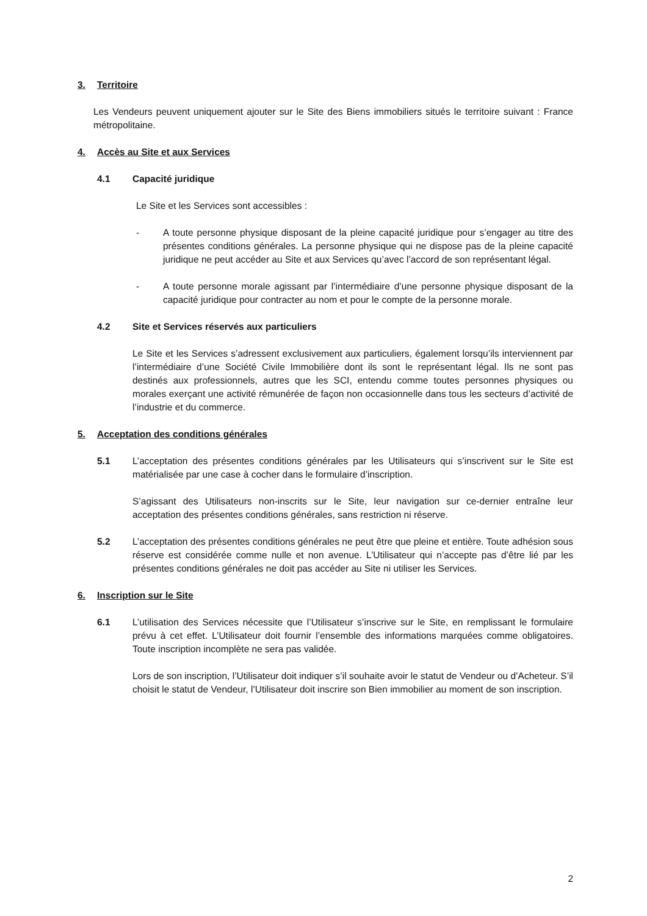3. Territoire
Les Vendeurs peuvent uniquement ajouter sur le Site des Biens immobiliers situés le territoire suivant : France métropolitaine.
4. Accès au Site et aux Services
4.1 Capacité juridique
Le Site et les Services sont accessibles :
- A toute personne physique disposant de la pleine capacité juridique pour s’engager au titre des présentes conditions générales. La personne physique qui ne dispose pas de la pleine capacité juridique ne peut accéder au Site et aux Services qu’avec l’accord de son représentant légal.
- A toute personne morale agissant par l’intermédiaire d’une personne physique disposant de la capacité juridique pour contracter au nom et pour le compte de la personne morale.
4.2 Site et Services réservés aux particuliers
Le Site et les Services s’adressent exclusivement aux particuliers, également lorsqu’ils interviennent par l’intermédiaire d’une Société Civile Immobilière dont ils sont le représentant légal. Ils ne sont pas destinés aux professionnels, autres que les SCI, entendu comme toutes personnes physiques ou morales exerçant une activité rémunérée de façon non occasionnelle dans tous les secteurs d’activité de l’industrie et du commerce.
5. Acceptation des conditions générales
5.1 L’acceptation des présentes conditions générales par les Utilisateurs qui s’inscrivent sur le Site est matérialisée par une case à cocher dans le formulaire d’inscription.
S’agissant des Utilisateurs non-inscrits sur le Site, leur navigation sur ce-dernier entraîne leur acceptation des présentes conditions générales, sans restriction ni réserve.
5.2 L’acceptation des présentes conditions générales ne peut être que pleine et entière. Toute adhésion sous réserve est considérée comme nulle et non avenue. L’Utilisateur qui n’accepte pas d’être lié par les présentes conditions générales ne doit pas accéder au Site ni utiliser les Services.
6. Inscription sur le Site
6.1 L’utilisation des Services nécessite que l’Utilisateur s’inscrive sur le Site, en remplissant le formulaire prévu à cet effet. L’Utilisateur doit fournir l’ensemble des informations marquées comme obligatoires. Toute inscription incomplète ne sera pas validée.
Lors de son inscription, l’Utilisateur doit indiquer s’il souhaite avoir le statut de Vendeur ou d’Acheteur. S’il choisit le statut de Vendeur, l’Utilisateur doit inscrire son Bien immobilier au moment de son inscription.
2